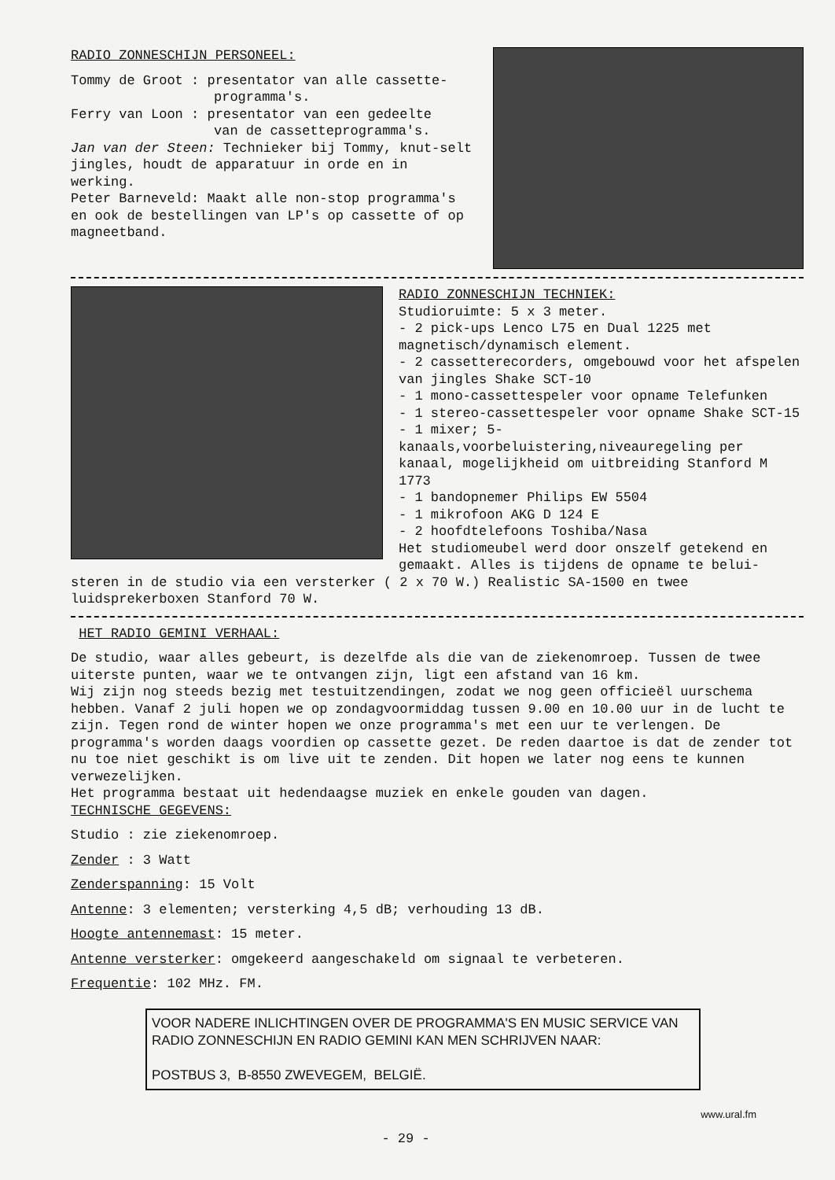RADIO ZONNESCHIJN PERSONEEL:
Tommy de Groot : presentator van alle cassette-
programma's.
Ferry van Loon : presentator van een gedeelte
van de cassetteprogramma's.
Jan van der Steen: Technieker bij Tommy, knut-selt jingles, houdt de apparatuur in orde en in werking.
Peter Barneveld: Maakt alle non-stop programma's en ook de bestellingen van LP's op cassette of op magneetband.
RADIO ZONNESCHIJN TECHNIEK:
Studioruimte: 5 x 3 meter.
- 2 pick-ups Lenco L75 en Dual 1225 met magnetisch/dynamisch element.
- 2 cassetterecorders, omgebouwd voor het afspelen van jingles Shake SCT-10
- 1 mono-cassettespeler voor opname Telefunken
- 1 stereo-cassettespeler voor opname Shake SCT-15
- 1 mixer; 5-kanaals,voorbeluistering,niveauregeling per kanaal, mogelijkheid om uitbreiding Stanford M 1773
- 1 bandopnemer Philips EW 5504
- 1 mikrofoon AKG D 124 E
- 2 hoofdtelefoons Toshiba/Nasa
Het studiomeubel werd door onszelf getekend en gemaakt. Alles is tijdens de opname te belui-
steren in de studio via een versterker ( 2 x 70 W.) Realistic SA-1500 en twee luidsprekerboxen Stanford 70 W.
HET RADIO GEMINI VERHAAL:
De studio, waar alles gebeurt, is dezelfde als die van de ziekenomroep. Tussen de twee uiterste punten, waar we te ontvangen zijn, ligt een afstand van 16 km.
Wij zijn nog steeds bezig met testuitzendingen, zodat we nog geen officieël uurschema hebben. Vanaf 2 juli hopen we op zondagvoormiddag tussen 9.00 en 10.00 uur in de lucht te zijn. Tegen rond de winter hopen we onze programma's met een uur te verlengen. De programma's worden daags voordien op cassette gezet. De reden daartoe is dat de zender tot nu toe niet geschikt is om live uit te zenden. Dit hopen we later nog eens te kunnen verwezelijken.
Het programma bestaat uit hedendaagse muziek en enkele gouden van dagen.
TECHNISCHE GEGEVENS:
Studio : zie ziekenomroep.
Zender : 3 Watt
Zenderspanning: 15 Volt
Antenne: 3 elementen; versterking 4,5 dB; verhouding 13 dB.
Hoogte antennemast: 15 meter.
Antenne versterker: omgekeerd aangeschakeld om signaal te verbeteren.
Frequentie: 102 MHz. FM.
VOOR NADERE INLICHTINGEN OVER DE PROGRAMMA'S EN MUSIC SERVICE VAN RADIO ZONNESCHIJN EN RADIO GEMINI KAN MEN SCHRIJVEN NAAR:
POSTBUS 3, B-8550 ZWEVEGEM, BELGIË.
www.ural.fm
- 29 -